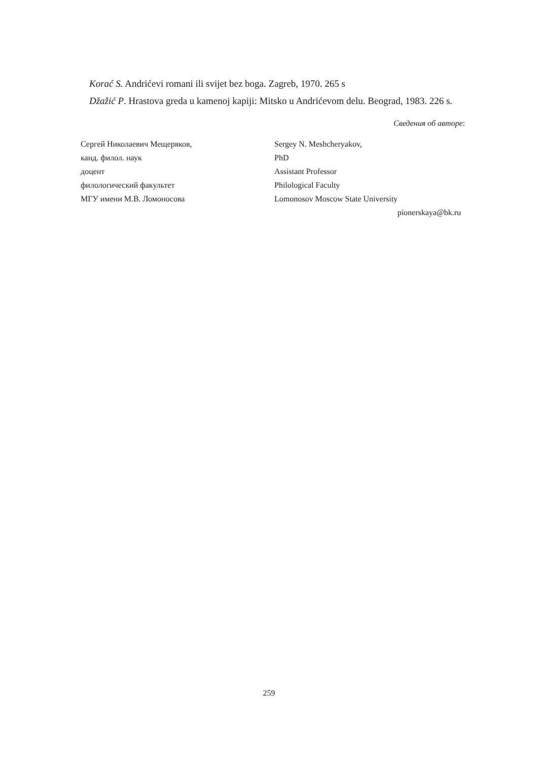Korać S. Andrićevi romani ili svijet bez boga. Zagreb, 1970. 265 s
Džažić P. Hrastova greda u kamenoj kapiji: Mitsko u Andrićevom delu. Beograd, 1983. 226 s.
Сведения об авторе:
Сергей Николаевич Мещеряков,
канд. филол. наук
доцент
филологический факультет
МГУ имени М.В. Ломоносова
Sergey N. Meshcheryakov,
PhD
Assistant Professor
Philological Faculty
Lomonosov Moscow State University
pionerskaya@bk.ru
259